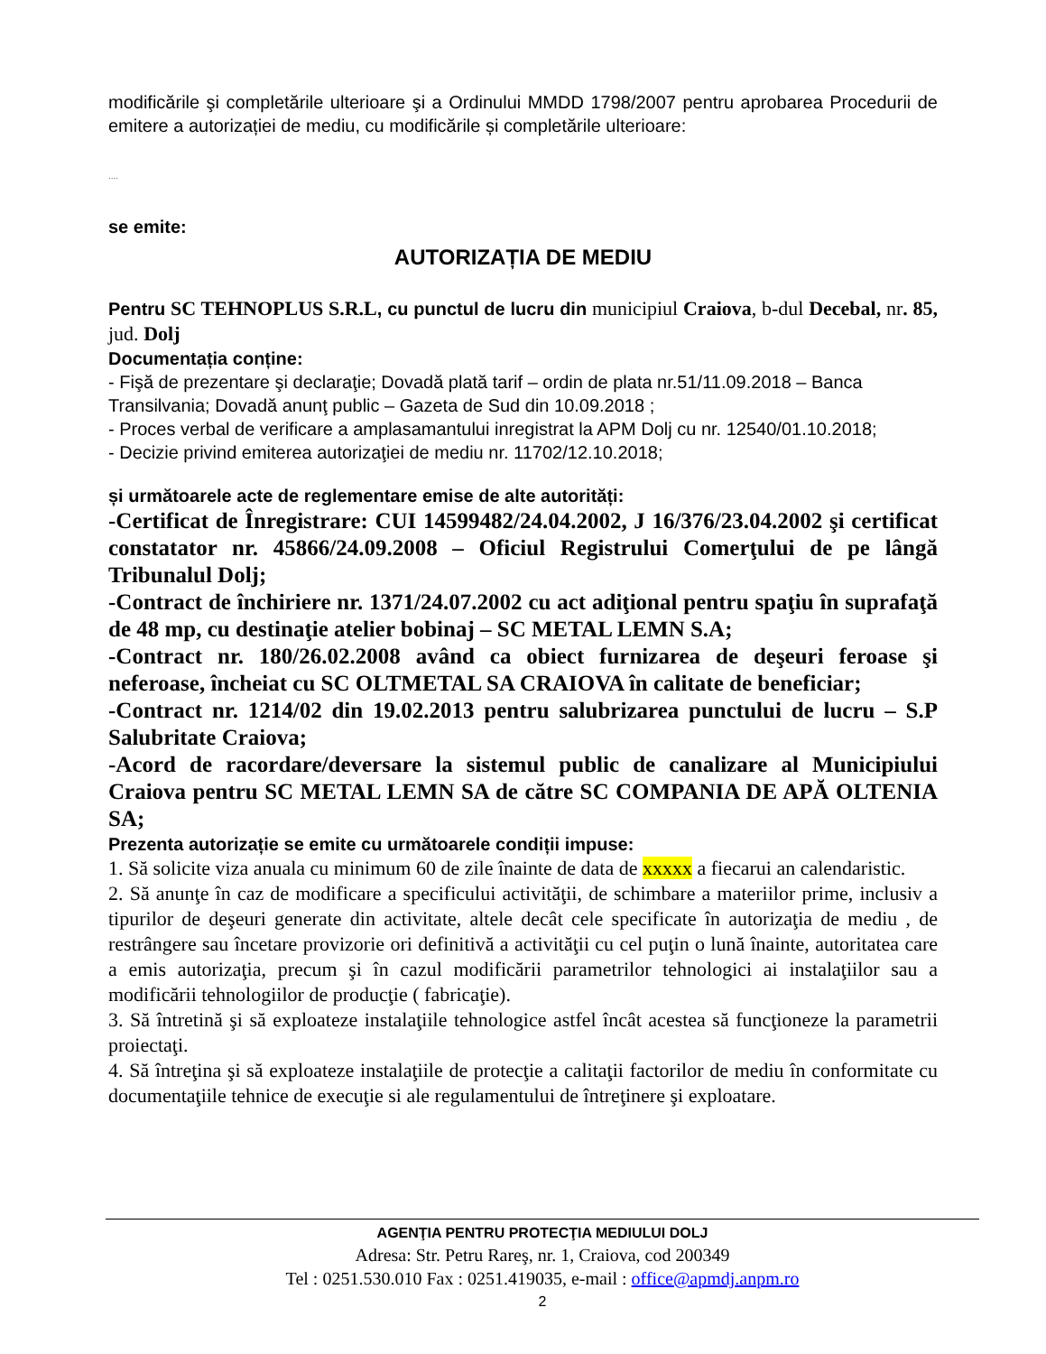modificările şi completările ulterioare şi a Ordinului MMDD 1798/2007 pentru aprobarea Procedurii de emitere a autorizației de mediu, cu modificările și completările ulterioare:
....
se emite:
AUTORIZAȚIA DE MEDIU
Pentru SC TEHNOPLUS S.R.L, cu punctul de lucru din municipiul Craiova, b-dul Decebal, nr. 85, jud. Dolj
Documentația conține:
- Fişă de prezentare şi declaraţie; Dovadă plată tarif – ordin de plata nr.51/11.09.2018 – Banca Transilvania; Dovadă anunţ public – Gazeta de Sud din 10.09.2018 ;
- Proces verbal de verificare a amplasamantului inregistrat la APM Dolj cu nr. 12540/01.10.2018;
- Decizie privind emiterea autorizaţiei de mediu nr. 11702/12.10.2018;
și următoarele acte de reglementare emise de alte autorități:
-Certificat de Înregistrare: CUI 14599482/24.04.2002, J 16/376/23.04.2002 şi certificat constatator nr. 45866/24.09.2008 – Oficiul Registrului Comerţului de pe lângă Tribunalul Dolj;
-Contract de închiriere nr. 1371/24.07.2002 cu act adiţional pentru spaţiu în suprafaţă de 48 mp, cu destinaţie atelier bobinaj – SC METAL LEMN S.A;
-Contract nr. 180/26.02.2008 având ca obiect furnizarea de deşeuri feroase şi neferoase, încheiat cu SC OLTMETAL SA CRAIOVA în calitate de beneficiar;
-Contract nr. 1214/02 din 19.02.2013 pentru salubrizarea punctului de lucru – S.P Salubritate Craiova;
-Acord de racordare/deversare la sistemul public de canalizare al Municipiului Craiova pentru SC METAL LEMN SA de către SC COMPANIA DE APĂ OLTENIA SA;
Prezenta autorizație se emite cu următoarele condiții impuse:
1. Să solicite viza anuala cu minimum 60 de zile înainte de data de xxxxx a fiecarui an calendaristic.
2. Să anunţe în caz de modificare a specificului activităţii, de schimbare a materiilor prime, inclusiv a tipurilor de deşeuri generate din activitate, altele decât cele specificate în autorizaţia de mediu , de restrângere sau încetare provizorie ori definitivă a activităţii cu cel puţin o lună înainte, autoritatea care a emis autorizaţia, precum şi în cazul modificării parametrilor tehnologici ai instalaţiilor sau a modificării tehnologiilor de producţie ( fabricaţie).
3. Să întretină şi să exploateze instalaţiile tehnologice astfel încât acestea să funcţioneze la parametrii proiectaţi.
4. Să întreţina şi să exploateze instalaţiile de protecţie a calitaţii factorilor de mediu în conformitate cu documentaţiile tehnice de execuţie si ale regulamentului de întreţinere şi exploatare.
AGENŢIA PENTRU PROTECŢIA MEDIULUI DOLJ
Adresa: Str. Petru Rareş, nr. 1, Craiova, cod 200349
Tel : 0251.530.010 Fax : 0251.419035, e-mail : office@apmdj.anpm.ro
2